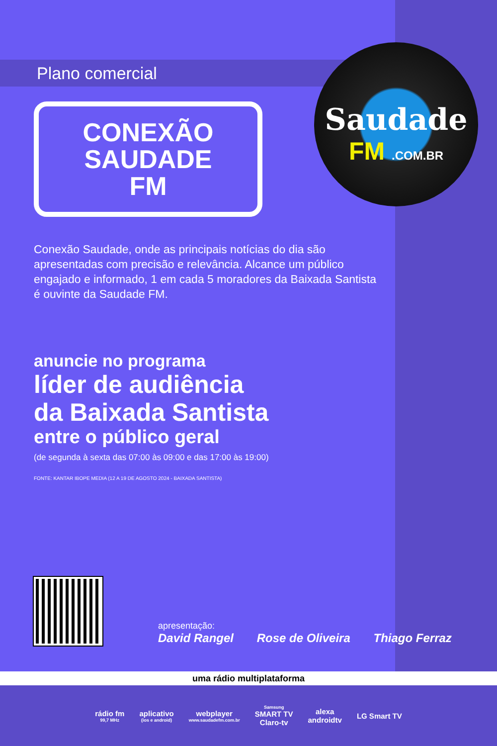Saudade
FM .COM.BR
Plano comercial
CONEXÃO
SAUDADE
FM
Conexão Saudade, onde as principais notícias do dia são apresentadas com precisão e relevância. Alcance um público engajado e informado, 1 em cada 5 moradores da Baixada Santista é ouvinte da Saudade FM.
anuncie no programa
líder de audiência
da Baixada Santista
entre o público geral
(de segunda à sexta das 07:00 às 09:00 e das 17:00 às 19:00)
FONTE: KANTAR IBOPE MEDIA (12 A 19 DE AGOSTO 2024 - BAIXADA SANTISTA)
apresentação:
David Rangel Rose de Oliveira Thiago Ferraz
uma rádio multiplataforma
rádio fm
99,7 MHz
aplicativo
(ios e android)
webplayer
www.saudadefm.com.br
Samsung
SMART TV
Claro-tv
alexa
androidtv
LG Smart TV